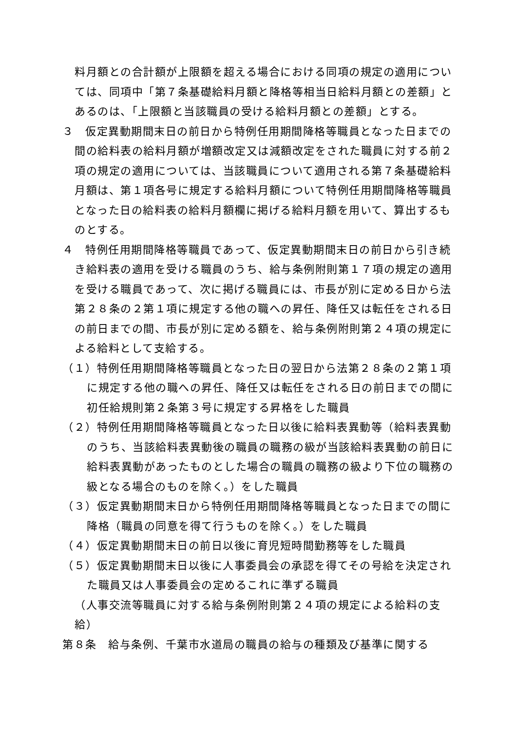料月額との合計額が上限額を超える場合における同項の規定の適用については、同項中「第７条基礎給料月額と降格等相当日給料月額との差額」とあるのは、「上限額と当該職員の受ける給料月額との差額」とする。
３　仮定異動期間末日の前日から特例任用期間降格等職員となった日までの間の給料表の給料月額が増額改定又は減額改定をされた職員に対する前２項の規定の適用については、当該職員について適用される第７条基礎給料月額は、第１項各号に規定する給料月額について特例任用期間降格等職員となった日の給料表の給料月額欄に掲げる給料月額を用いて、算出するものとする。
４　特例任用期間降格等職員であって、仮定異動期間末日の前日から引き続き給料表の適用を受ける職員のうち、給与条例附則第１７項の規定の適用を受ける職員であって、次に掲げる職員には、市長が別に定める日から法第２８条の２第１項に規定する他の職への昇任、降任又は転任をされる日の前日までの間、市長が別に定める額を、給与条例附則第２４項の規定による給料として支給する。
（１）特例任用期間降格等職員となった日の翌日から法第２８条の２第１項に規定する他の職への昇任、降任又は転任をされる日の前日までの間に初任給規則第２条第３号に規定する昇格をした職員
（２）特例任用期間降格等職員となった日以後に給料表異動等（給料表異動のうち、当該給料表異動後の職員の職務の級が当該給料表異動の前日に給料表異動があったものとした場合の職員の職務の級より下位の職務の級となる場合のものを除く。）をした職員
（３）仮定異動期間末日から特例任用期間降格等職員となった日までの間に降格（職員の同意を得て行うものを除く。）をした職員
（４）仮定異動期間末日の前日以後に育児短時間勤務等をした職員
（５）仮定異動期間末日以後に人事委員会の承認を得てその号給を決定された職員又は人事委員会の定めるこれに準ずる職員
（人事交流等職員に対する給与条例附則第２４項の規定による給料の支給）
第８条　給与条例、千葉市水道局の職員の給与の種類及び基準に関する